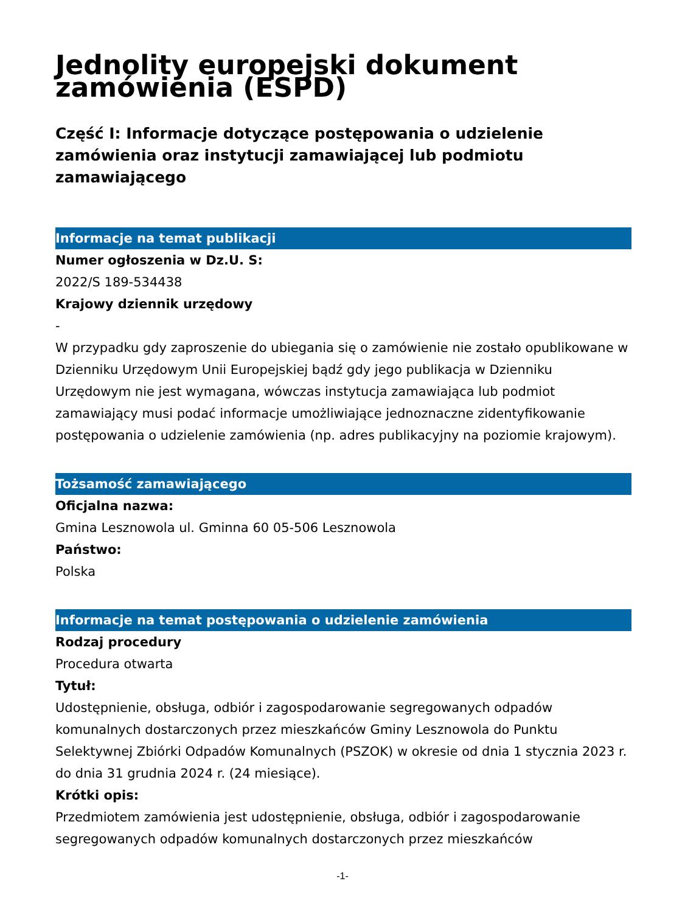Jednolity europejski dokument zamówienia (ESPD)
Część I: Informacje dotyczące postępowania o udzielenie zamówienia oraz instytucji zamawiającej lub podmiotu zamawiającego
Informacje na temat publikacji
Numer ogłoszenia w Dz.U. S:
2022/S 189-534438
Krajowy dziennik urzędowy
-
W przypadku gdy zaproszenie do ubiegania się o zamówienie nie zostało opublikowane w Dzienniku Urzędowym Unii Europejskiej bądź gdy jego publikacja w Dzienniku Urzędowym nie jest wymagana, wówczas instytucja zamawiająca lub podmiot zamawiający musi podać informacje umożliwiające jednoznaczne zidentyfikowanie postępowania o udzielenie zamówienia (np. adres publikacyjny na poziomie krajowym).
Tożsamość zamawiającego
Oficjalna nazwa:
Gmina Lesznowola ul. Gminna 60 05-506 Lesznowola
Państwo:
Polska
Informacje na temat postępowania o udzielenie zamówienia
Rodzaj procedury
Procedura otwarta
Tytuł:
Udostępnienie, obsługa, odbiór i zagospodarowanie segregowanych odpadów komunalnych dostarczonych przez mieszkańców Gminy Lesznowola do Punktu Selektywnej Zbiórki Odpadów Komunalnych (PSZOK) w okresie od dnia 1 stycznia 2023 r. do dnia 31 grudnia 2024 r. (24 miesiące).
Krótki opis:
Przedmiotem zamówienia jest udostępnienie, obsługa, odbiór i zagospodarowanie segregowanych odpadów komunalnych dostarczonych przez mieszkańców
-1-